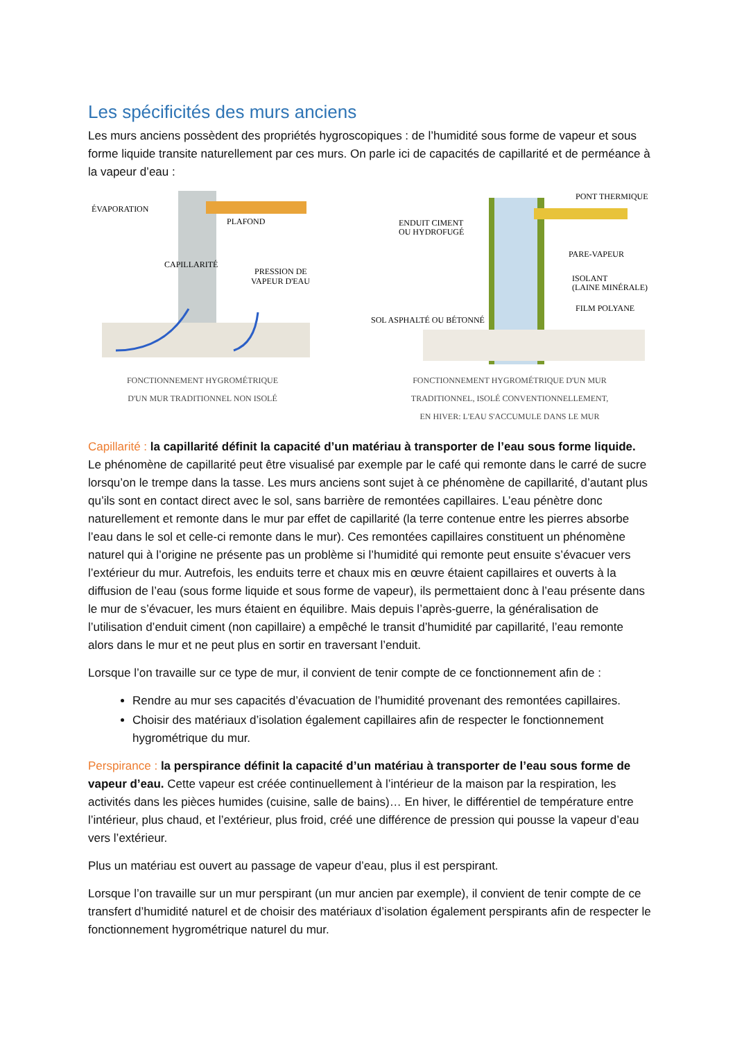Les spécificités des murs anciens
Les murs anciens possèdent des propriétés hygroscopiques : de l’humidité sous forme de vapeur et sous forme liquide transite naturellement par ces murs. On parle ici de capacités de capillarité et de perméance à la vapeur d’eau :
ÉVAPORATION
PLAFOND
CAPILLARITÉ
PRESSION DE
VAPEUR D'EAU
FONCTIONNEMENT HYGROMÉTRIQUE
D'UN MUR TRADITIONNEL NON ISOLÉ
PONT THERMIQUE
ENDUIT CIMENT
OU HYDROFUGÉ
PARE-VAPEUR
ISOLANT
(LAINE MINÉRALE)
FILM POLYANE
SOL ASPHALTÉ OU BÉTONNÉ
FONCTIONNEMENT HYGROMÉTRIQUE D'UN MUR
TRADITIONNEL, ISOLÉ CONVENTIONNELLEMENT,
EN HIVER: L'EAU S'ACCUMULE DANS LE MUR
Capillarité : la capillarité définit la capacité d’un matériau à transporter de l’eau sous forme liquide. Le phénomène de capillarité peut être visualisé par exemple par le café qui remonte dans le carré de sucre lorsqu’on le trempe dans la tasse. Les murs anciens sont sujet à ce phénomène de capillarité, d’autant plus qu’ils sont en contact direct avec le sol, sans barrière de remontées capillaires. L’eau pénètre donc naturellement et remonte dans le mur par effet de capillarité (la terre contenue entre les pierres absorbe l’eau dans le sol et celle-ci remonte dans le mur). Ces remontées capillaires constituent un phénomène naturel qui à l’origine ne présente pas un problème si l’humidité qui remonte peut ensuite s’évacuer vers l’extérieur du mur. Autrefois, les enduits terre et chaux mis en œuvre étaient capillaires et ouverts à la diffusion de l’eau (sous forme liquide et sous forme de vapeur), ils permettaient donc à l’eau présente dans le mur de s’évacuer, les murs étaient en équilibre. Mais depuis l’après-guerre, la généralisation de l’utilisation d’enduit ciment (non capillaire) a empêché le transit d’humidité par capillarité, l’eau remonte alors dans le mur et ne peut plus en sortir en traversant l’enduit.
Lorsque l’on travaille sur ce type de mur, il convient de tenir compte de ce fonctionnement afin de :
Rendre au mur ses capacités d’évacuation de l’humidité provenant des remontées capillaires.
Choisir des matériaux d’isolation également capillaires afin de respecter le fonctionnement hygrométrique du mur.
Perspirance : la perspirance définit la capacité d’un matériau à transporter de l’eau sous forme de vapeur d’eau. Cette vapeur est créée continuellement à l’intérieur de la maison par la respiration, les activités dans les pièces humides (cuisine, salle de bains)… En hiver, le différentiel de température entre l’intérieur, plus chaud, et l’extérieur, plus froid, créé une différence de pression qui pousse la vapeur d’eau vers l’extérieur.
Plus un matériau est ouvert au passage de vapeur d’eau, plus il est perspirant.
Lorsque l’on travaille sur un mur perspirant (un mur ancien par exemple), il convient de tenir compte de ce transfert d’humidité naturel et de choisir des matériaux d’isolation également perspirants afin de respecter le fonctionnement hygrométrique naturel du mur.